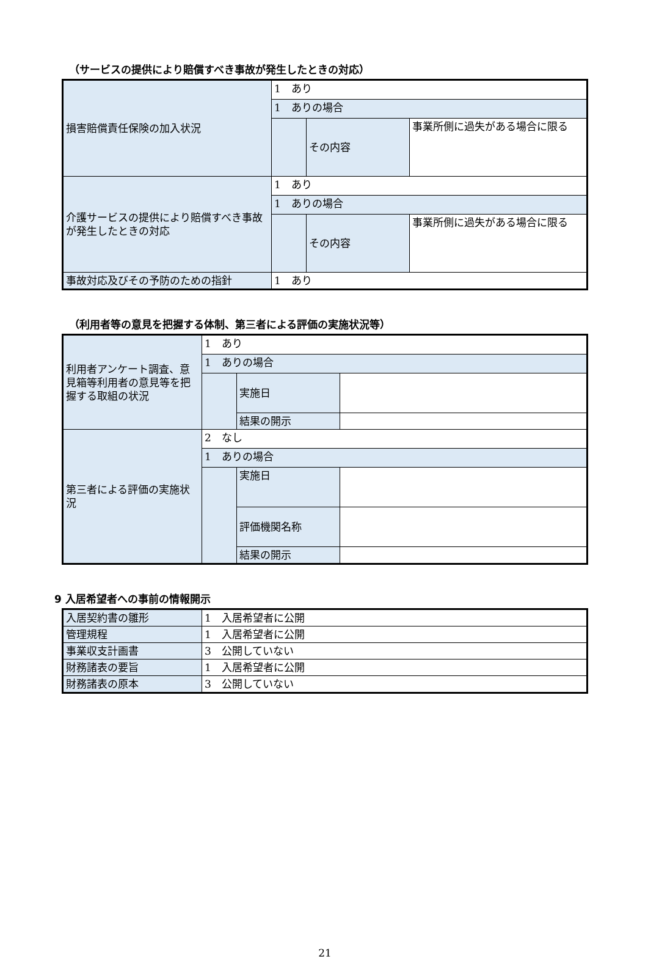（サービスの提供により賠償すべき事故が発生したときの対応）
| 損害賠償責任保険の加入状況 | 1 あり | | |
| | 1 ありの場合 | | |
| | | その内容 | 事業所側に過失がある場合に限る |
| 介護サービスの提供により賠償すべき事故が発生したときの対応 | 1 あり | | |
| | 1 ありの場合 | | |
| | | その内容 | 事業所側に過失がある場合に限る |
| 事故対応及びその予防のための指針 | 1 あり | | |
（利用者等の意見を把握する体制、第三者による評価の実施状況等）
| 利用者アンケート調査、意見箱等利用者の意見等を把握する取組の状況 | 1 あり | | |
| | 1 ありの場合 | | |
| | | 実施日 | |
| | | 結果の開示 | |
| 第三者による評価の実施状況 | 2 なし | | |
| | 1 ありの場合 | | |
| | | 実施日 | |
| | | 評価機関名称 | |
| | | 結果の開示 | |
9 入居希望者への事前の情報開示
| 入居契約書の雛形 | 1 入居希望者に公開 |
| 管理規程 | 1 入居希望者に公開 |
| 事業収支計画書 | 3 公開していない |
| 財務諸表の要旨 | 1 入居希望者に公開 |
| 財務諸表の原本 | 3 公開していない |
21